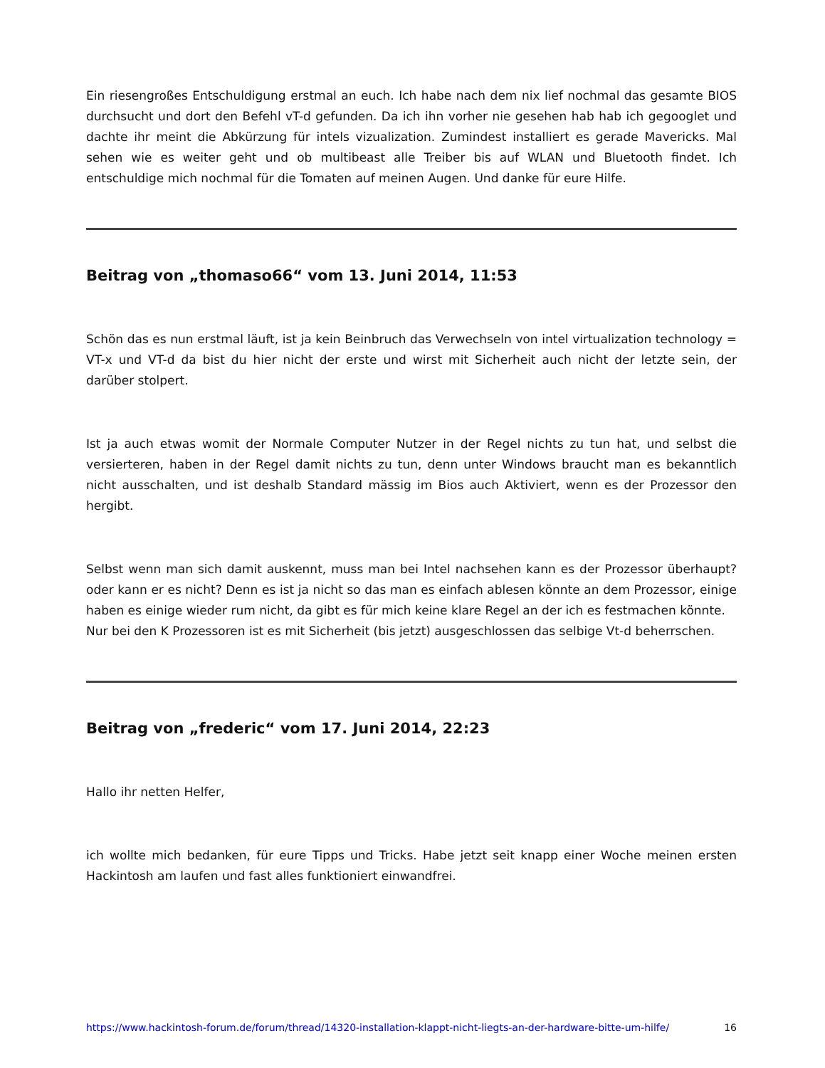Ein riesengroßes Entschuldigung erstmal an euch. Ich habe nach dem nix lief nochmal das gesamte BIOS durchsucht und dort den Befehl vT-d gefunden. Da ich ihn vorher nie gesehen hab hab ich gegooglet und dachte ihr meint die Abkürzung für intels vizualization. Zumindest installiert es gerade Mavericks. Mal sehen wie es weiter geht und ob multibeast alle Treiber bis auf WLAN und Bluetooth findet. Ich entschuldige mich nochmal für die Tomaten auf meinen Augen. Und danke für eure Hilfe.
Beitrag von „thomaso66“ vom 13. Juni 2014, 11:53
Schön das es nun erstmal läuft, ist ja kein Beinbruch das Verwechseln von intel virtualization technology = VT-x und VT-d da bist du hier nicht der erste und wirst mit Sicherheit auch nicht der letzte sein, der darüber stolpert.
Ist ja auch etwas womit der Normale Computer Nutzer in der Regel nichts zu tun hat, und selbst die versierteren, haben in der Regel damit nichts zu tun, denn unter Windows braucht man es bekanntlich nicht ausschalten, und ist deshalb Standard mässig im Bios auch Aktiviert, wenn es der Prozessor den hergibt.
Selbst wenn man sich damit auskennt, muss man bei Intel nachsehen kann es der Prozessor überhaupt? oder kann er es nicht? Denn es ist ja nicht so das man es einfach ablesen könnte an dem Prozessor, einige haben es einige wieder rum nicht, da gibt es für mich keine klare Regel an der ich es festmachen könnte.
Nur bei den K Prozessoren ist es mit Sicherheit (bis jetzt) ausgeschlossen das selbige Vt-d beherrschen.
Beitrag von „frederic“ vom 17. Juni 2014, 22:23
Hallo ihr netten Helfer,
ich wollte mich bedanken, für eure Tipps und Tricks. Habe jetzt seit knapp einer Woche meinen ersten Hackintosh am laufen und fast alles funktioniert einwandfrei.
https://www.hackintosh-forum.de/forum/thread/14320-installation-klappt-nicht-liegts-an-der-hardware-bitte-um-hilfe/ 16